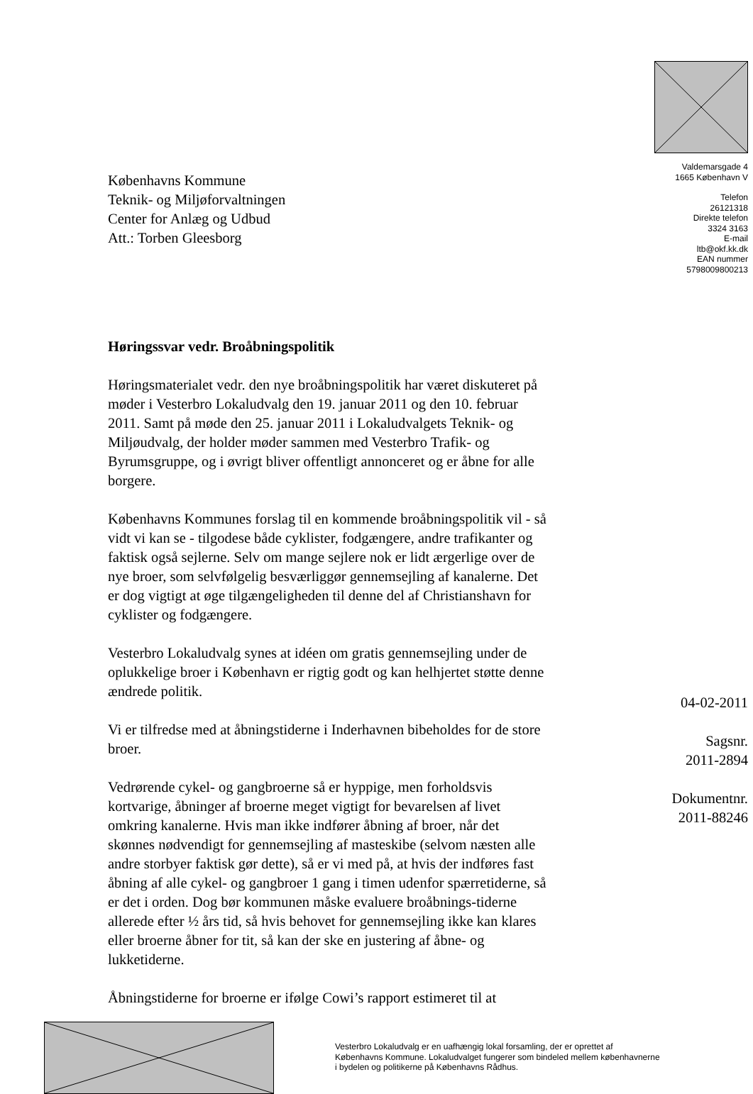Københavns Kommune
Teknik- og Miljøforvaltningen
Center for Anlæg og Udbud
Att.: Torben Gleesborg
Høringssvar vedr. Broåbningspolitik
Høringsmaterialet vedr. den nye broåbningspolitik har været diskuteret på møder i Vesterbro Lokaludvalg den 19. januar 2011 og den 10. februar 2011. Samt på møde den 25. januar 2011 i Lokaludvalgets Teknik- og Miljøudvalg, der holder møder sammen med Vesterbro Trafik- og Byrumsgruppe, og i øvrigt bliver offentligt annonceret og er åbne for alle borgere.
Københavns Kommunes forslag til en kommende broåbningspolitik vil - så vidt vi kan se - tilgodese både cyklister, fodgængere, andre trafikanter og faktisk også sejlerne. Selv om mange sejlere nok er lidt ærgerlige over de nye broer, som selvfølgelig besværliggør gennemsejling af kanalerne. Det er dog vigtigt at øge tilgængeligheden til denne del af Christianshavn for cyklister og fodgængere.
Vesterbro Lokaludvalg synes at idéen om gratis gennemsejling under de oplukkelige broer i København er rigtig godt og kan helhjertet støtte denne ændrede politik.
Vi er tilfredse med at åbningstiderne i Inderhavnen bibeholdes for de store broer.
Vedrørende cykel- og gangbroerne så er hyppige, men forholdsvis kortvarige, åbninger af broerne meget vigtigt for bevarelsen af livet omkring kanalerne. Hvis man ikke indfører åbning af broer, når det skønnes nødvendigt for gennemsejling af masteskibe (selvom næsten alle andre storbyer faktisk gør dette), så er vi med på, at hvis der indføres fast åbning af alle cykel- og gangbroer 1 gang i timen udenfor spærretiderne, så er det i orden. Dog bør kommunen måske evaluere broåbnings-tiderne allerede efter ½ års tid, så hvis behovet for gennemsejling ikke kan klares eller broerne åbner for tit, så kan der ske en justering af åbne- og lukketiderne.
Åbningstiderne for broerne er ifølge Cowi’s rapport estimeret til at
Valdemarsgade 4
1665 København V
Telefon
26121318
Direkte telefon
3324 3163
E-mail
ltb@okf.kk.dk
EAN nummer
5798009800213
04-02-2011
Sagsnr.
2011-2894
Dokumentnr.
2011-88246
Vesterbro Lokaludvalg er en uafhængig lokal forsamling, der er oprettet af Københavns Kommune. Lokaludvalget fungerer som bindeled mellem københavnerne i bydelen og politikerne på Københavns Rådhus.